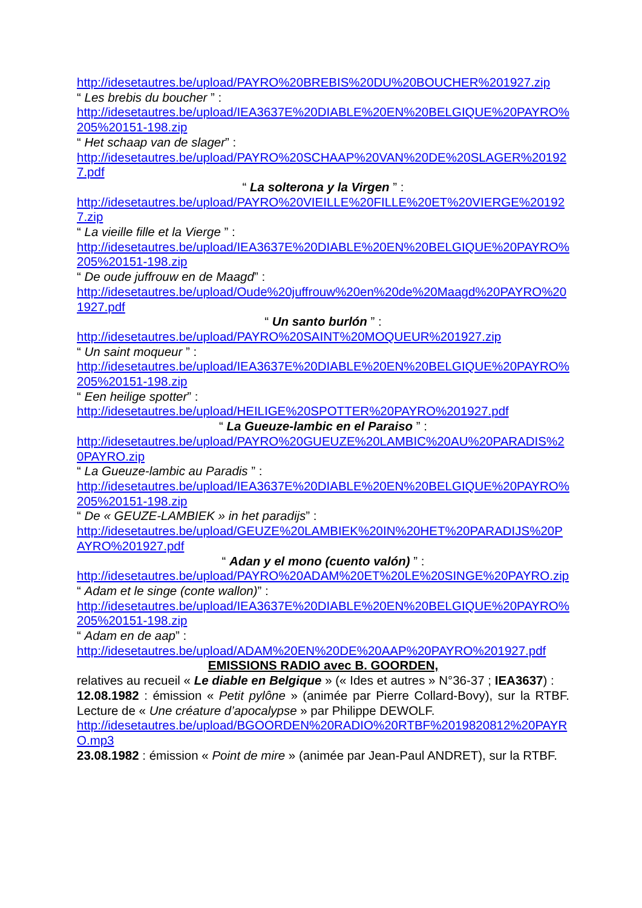http://idesetautres.be/upload/PAYRO%20BREBIS%20DU%20BOUCHER%201927.zip
“ Les brebis du boucher ” :
http://idesetautres.be/upload/IEA3637E%20DIABLE%20EN%20BELGIQUE%20PAYRO%205%20151-198.zip
“ Het schaap van de slager” :
http://idesetautres.be/upload/PAYRO%20SCHAAP%20VAN%20DE%20SLAGER%201927.pdf
“ La solterona y la Virgen ” :
http://idesetautres.be/upload/PAYRO%20VIEILLE%20FILLE%20ET%20VIERGE%201927.zip
“ La vieille fille et la Vierge ” :
http://idesetautres.be/upload/IEA3637E%20DIABLE%20EN%20BELGIQUE%20PAYRO%205%20151-198.zip
“ De oude juffrouw en de Maagd” :
http://idesetautres.be/upload/Oude%20juffrouw%20en%20de%20Maagd%20PAYRO%201927.pdf
“ Un santo burlón ” :
http://idesetautres.be/upload/PAYRO%20SAINT%20MOQUEUR%201927.zip
“ Un saint moqueur ” :
http://idesetautres.be/upload/IEA3637E%20DIABLE%20EN%20BELGIQUE%20PAYRO%205%20151-198.zip
“ Een heilige spotter” :
http://idesetautres.be/upload/HEILIGE%20SPOTTER%20PAYRO%201927.pdf
“ La Gueuze-lambic en el Paraiso ” :
http://idesetautres.be/upload/PAYRO%20GUEUZE%20LAMBIC%20AU%20PARADIS%20PAYRO.zip
“ La Gueuze-lambic au Paradis ” :
http://idesetautres.be/upload/IEA3637E%20DIABLE%20EN%20BELGIQUE%20PAYRO%205%20151-198.zip
“ De « GEUZE-LAMBIEK » in het paradijs” :
http://idesetautres.be/upload/GEUZE%20LAMBIEK%20IN%20HET%20PARADIJS%20PAYRO%201927.pdf
“ Adan y el mono (cuento valón) ” :
http://idesetautres.be/upload/PAYRO%20ADAM%20ET%20LE%20SINGE%20PAYRO.zip
“ Adam et le singe (conte wallon)” :
http://idesetautres.be/upload/IEA3637E%20DIABLE%20EN%20BELGIQUE%20PAYRO%205%20151-198.zip
“ Adam en de aap” :
http://idesetautres.be/upload/ADAM%20EN%20DE%20AAP%20PAYRO%201927.pdf
EMISSIONS RADIO avec B. GOORDEN,
relatives au recueil « Le diable en Belgique » (« Ides et autres » N°36-37 ; IEA3637) :
12.08.1982 : émission « Petit pylône » (animée par Pierre Collard-Bovy), sur la RTBF. Lecture de « Une créature d’apocalypse » par Philippe DEWOLF.
http://idesetautres.be/upload/BGOORDEN%20RADIO%20RTBF%2019820812%20PAYRO.mp3
23.08.1982 : émission « Point de mire » (animée par Jean-Paul ANDRET), sur la RTBF.